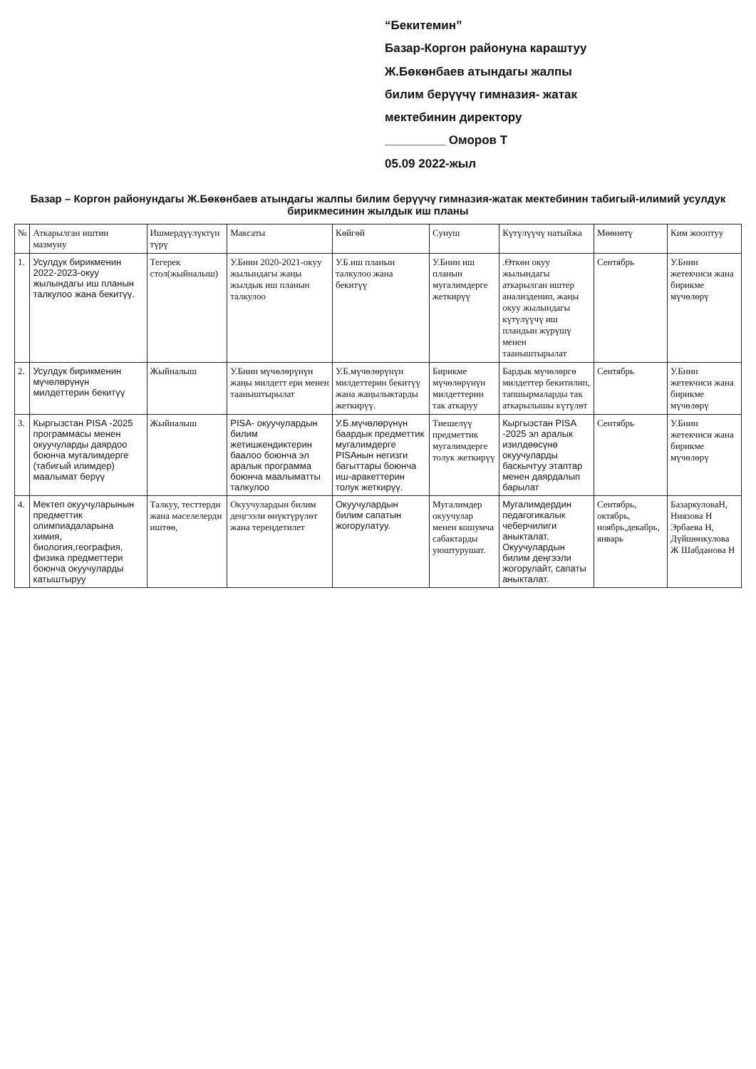“Бекитемин”
Базар-Коргон районуна караштуу
Ж.Бөкөнбаев атындагы жалпы
билим берүүчү гимназия- жатак
мектебинин директору
_________ Оморов Т
05.09 2022-жыл
Базар – Коргон районундагы Ж.Бөкөнбаев атындагы жалпы билим берүүчү гимназия-жатак мектебинин табигый-илимий усулдук бирикмесинин жылдык иш планы
| № | Аткарылган иштин мазмуну | Ишмердүүлүктүн түрү | Максаты | Көйгөй | Сунуш | Күтүлүүчү натыйжа | Мөөнөтү | Ким жооптуу |
| --- | --- | --- | --- | --- | --- | --- | --- | --- |
| 1. | Усулдук бирикменин 2022-2023-окуу жылындагы иш планын талкулоо жана бекитүү. | Тегерек стол(жыйналыш) | У.Бнин 2020-2021-окуу жылындагы жаңы жылдык иш планын талкулоо | У.Б.иш планын талкулоо жана бекитүү | У.Бнин иш планын мугалимдерге жеткирүү | .Өткөн окуу жылындагы аткарылган иштер анализденип, жаңы окуу жылындагы күтүлүүчү иш пландын жүрүшү менен тааныштырылат | Сентябрь | У.Бнин жетекчиси жана бирикме мүчөлөрү |
| 2. | Усулдук бирикменин мүчөлөрүнүн милдеттерин бекитүү | Жыйналыш | У.Бнин мүчөлөрүнүн жаңы милдетт ери менен тааныштырылат | У.Б.мүчөлөрүнүн милдеттерин бекитүү жана жаңылыктарды жеткирүү. | Бирикме мүчөлөрүнүн милдеттерин так аткаруу | Бардык мүчөлөргө милдеттер бекитилип, тапшырмаларды так аткарылышы күтүлөт | Сентябрь | У.Бнин жетекчиси жана бирикме мүчөлөрү |
| 3. | Кыргызстан PISA -2025 программасы менен окуучуларды даярдоо боюнча мугалимдерге (табигый илимдер) маалымат берүү | Жыйналыш | PISA- окуучулардын билим жетишкендиктерин баалоо боюнча эл аралык программа боюнча маалыматты талкулоо | У.Б.мүчөлөрүнүн баардык предметтик мугалимдерге PISAнын негизги багыттары боюнча иш-аракеттерин толук жеткирүү. | Тиешелүү предметтик мугалимдерге толук жеткирүү | Кыргызстан PISA -2025 эл аралык изилдөөсүнө окуучуларды баскычтуу этаптар менен даярдалып барылат | Сентябрь | У.Бнин жетекчиси жана бирикме мүчөлөрү |
| 4. | Мектеп окуучуларынын предметтик олимпиадаларына химия, биология,география, физика предметтери боюнча окуучуларды катыштыруу | Талкуу, тесттерди жана маселелерди иштөө, | Окуучулардын билим деңгээли өнүктүрүлөт жана тереңдетилет | Окуучулардын билим сапатын жогорулатуу. | Мугалимдер окуучулар менен кошумча сабактарды уюштурушат. | Мугалимдердин педагогикалык чеберчилиги аныкталат. Окуучулардын билим деңгээли жогорулайт, сапаты аныкталат. | Сентябрь, октябрь, ноябрь,декабрь, январь | БазаркуловаН, Ниязова Н Эрбаева Н, Дүйшөнкулова Ж Шабданова Н |